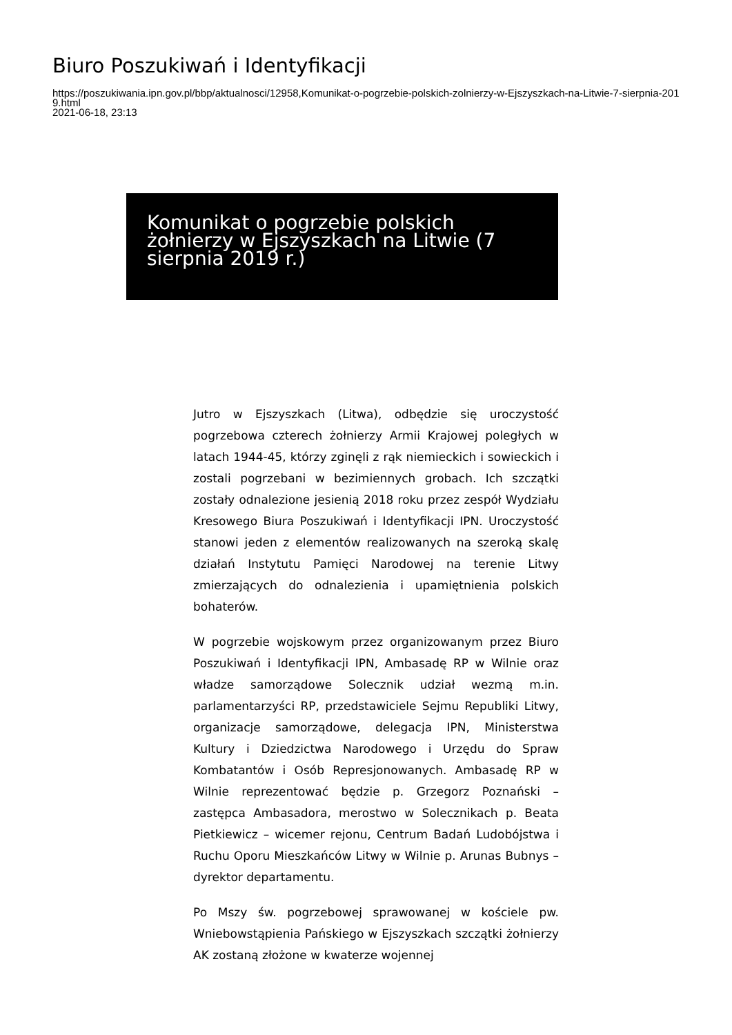Biuro Poszukiwań i Identyfikacji
https://poszukiwania.ipn.gov.pl/bbp/aktualnosci/12958,Komunikat-o-pogrzebie-polskich-zolnierzy-w-Ejszyszkach-na-Litwie-7-sierpnia-2019.html
2021-06-18, 23:13
Komunikat o pogrzebie polskich żołnierzy w Ejszyszkach na Litwie (7 sierpnia 2019 r.)
Jutro w Ejszyszkach (Litwa), odbędzie się uroczystość pogrzebowa czterech żołnierzy Armii Krajowej poległych w latach 1944-45, którzy zginęli z rąk niemieckich i sowieckich i zostali pogrzebani w bezimiennych grobach. Ich szczątki zostały odnalezione jesienią 2018 roku przez zespół Wydziału Kresowego Biura Poszukiwań i Identyfikacji IPN. Uroczystość stanowi jeden z elementów realizowanych na szeroką skalę działań Instytutu Pamięci Narodowej na terenie Litwy zmierzających do odnalezienia i upamiętnienia polskich bohaterów.
W pogrzebie wojskowym przez organizowanym przez Biuro Poszukiwań i Identyfikacji IPN, Ambasadę RP w Wilnie oraz władze samorządowe Solecznik udział wezmą m.in. parlamentarzyści RP, przedstawiciele Sejmu Republiki Litwy, organizacje samorządowe, delegacja IPN, Ministerstwa Kultury i Dziedzictwa Narodowego i Urzędu do Spraw Kombatantów i Osób Represjonowanych. Ambasadę RP w Wilnie reprezentować będzie p. Grzegorz Poznański – zastępca Ambasadora, merostwo w Solecznikach p. Beata Pietkiewicz – wicemer rejonu, Centrum Badań Ludobójstwa i Ruchu Oporu Mieszkańców Litwy w Wilnie p. Arunas Bubnys – dyrektor departamentu.
Po Mszy św. pogrzebowej sprawowanej w kościele pw. Wniebowstąpienia Pańskiego w Ejszyszkach szczątki żołnierzy AK zostaną złożone w kwaterze wojennej